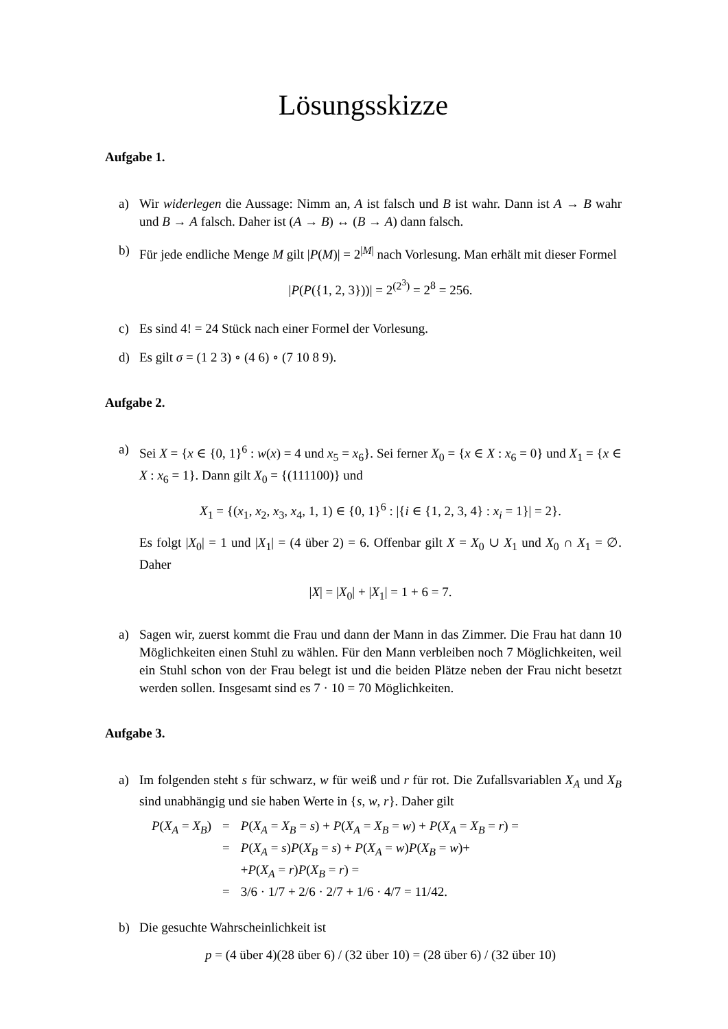Lösungsskizze
Aufgabe 1.
a) Wir widerlegen die Aussage: Nimm an, A ist falsch und B ist wahr. Dann ist A → B wahr und B → A falsch. Daher ist (A → B) ↔ (B → A) dann falsch.
b) Für jede endliche Menge M gilt |P(M)| = 2<sup>|M|</sup> nach Vorlesung. Man erhält mit dieser Formel
|P(P({1, 2, 3}))| = 2<sup>(2<sup>3</sup>)</sup> = 2<sup>8</sup> = 256.
c) Es sind 4! = 24 Stück nach einer Formel der Vorlesung.
d) Es gilt σ = (1 2 3) ∘ (4 6) ∘ (7 10 8 9).
Aufgabe 2.
a) Sei X = {x ∈ {0, 1}<sup>6</sup> : w(x) = 4 und x<sub>5</sub> = x<sub>6</sub>}. Sei ferner X<sub>0</sub> = {x ∈ X : x<sub>6</sub> = 0} und X<sub>1</sub> = {x ∈ X : x<sub>6</sub> = 1}. Dann gilt X<sub>0</sub> = {(111100)} und
X<sub>1</sub> = {(x<sub>1</sub>, x<sub>2</sub>, x<sub>3</sub>, x<sub>4</sub>, 1, 1) ∈ {0, 1}<sup>6</sup> : |{i ∈ {1, 2, 3, 4} : x<sub>i</sub> = 1}| = 2}.
Es folgt |X<sub>0</sub>| = 1 und |X<sub>1</sub>| = (4 über 2) = 6. Offenbar gilt X = X<sub>0</sub> ∪ X<sub>1</sub> und X<sub>0</sub> ∩ X<sub>1</sub> = ∅. Daher
|X| = |X<sub>0</sub>| + |X<sub>1</sub>| = 1 + 6 = 7.
a) Sagen wir, zuerst kommt die Frau und dann der Mann in das Zimmer. Die Frau hat dann 10 Möglichkeiten einen Stuhl zu wählen. Für den Mann verbleiben noch 7 Möglichkeiten, weil ein Stuhl schon von der Frau belegt ist und die beiden Plätze neben der Frau nicht besetzt werden sollen. Insgesamt sind es 7 · 10 = 70 Möglichkeiten.
Aufgabe 3.
a) Im folgenden steht s für schwarz, w für weiß und r für rot. Die Zufallsvariablen X<sub>A</sub> und X<sub>B</sub> sind unabhängig und sie haben Werte in {s, w, r}. Daher gilt
| P ( X<sub>A</sub> = X<sub>B</sub> ) | = | P ( X<sub>A</sub> = X<sub>B</sub> = s ) + P ( X<sub>A</sub> = X<sub>B</sub> = w ) + P ( X<sub>A</sub> = X<sub>B</sub> = r ) = |
| | = | P ( X<sub>A</sub> = s ) P ( X<sub>B</sub> = s ) + P ( X<sub>A</sub> = w ) P ( X<sub>B</sub> = w )+ |
| | | + P ( X<sub>A</sub> = r ) P ( X<sub>B</sub> = r ) = |
| | = | 3/6 · 1/7 + 2/6 · 2/7 + 1/6 · 4/7 = 11/42. |
b) Die gesuchte Wahrscheinlichkeit ist
p = (4 über 4)(28 über 6) / (32 über 10) = (28 über 6) / (32 über 10)